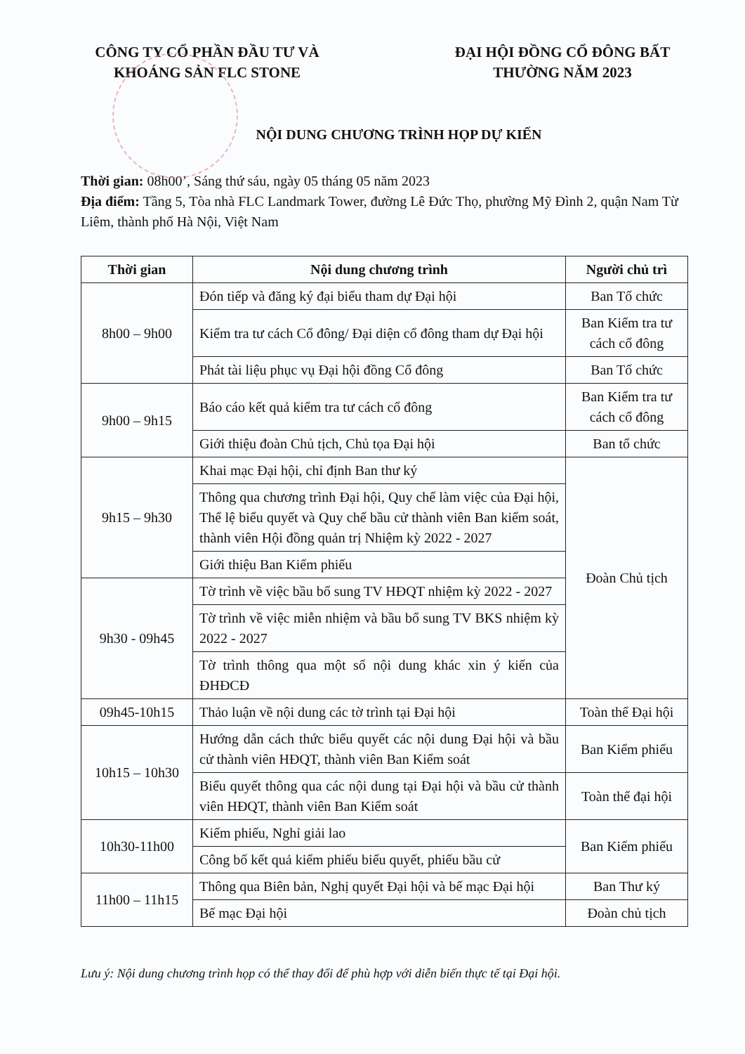CÔNG TY CỔ PHẦN ĐẦU TƯ VÀ KHOÁNG SẢN FLC STONE
ĐẠI HỘI ĐỒNG CỔ ĐÔNG BẤT THƯỜNG NĂM 2023
NỘI DUNG CHƯƠNG TRÌNH HỌP DỰ KIẾN
Thời gian: 08h00’, Sáng thứ sáu, ngày 05 tháng 05 năm 2023
Địa điểm: Tầng 5, Tòa nhà FLC Landmark Tower, đường Lê Đức Thọ, phường Mỹ Đình 2, quận Nam Từ Liêm, thành phố Hà Nội, Việt Nam
| Thời gian | Nội dung chương trình | Người chủ trì |
| --- | --- | --- |
| 8h00 – 9h00 | Đón tiếp và đăng ký đại biểu tham dự Đại hội | Ban Tổ chức |
| | Kiểm tra tư cách Cổ đông/ Đại diện cổ đông tham dự Đại hội | Ban Kiểm tra tư cách cổ đông |
| | Phát tài liệu phục vụ Đại hội đồng Cổ đông | Ban Tổ chức |
| 9h00 – 9h15 | Báo cáo kết quả kiểm tra tư cách cổ đông | Ban Kiểm tra tư cách cổ đông |
| | Giới thiệu đoàn Chủ tịch, Chủ tọa Đại hội | Ban tổ chức |
| 9h15 – 9h30 | Khai mạc Đại hội, chỉ định Ban thư ký | Đoàn Chủ tịch |
| | Thông qua chương trình Đại hội, Quy chế làm việc của Đại hội, Thể lệ biểu quyết và Quy chế bầu cử thành viên Ban kiểm soát, thành viên Hội đồng quản trị Nhiệm kỳ 2022 - 2027 | |
| | Giới thiệu Ban Kiểm phiếu | |
| 9h30 - 09h45 | Tờ trình về việc bầu bổ sung TV HĐQT nhiệm kỳ 2022 - 2027 | |
| | Tờ trình về việc miễn nhiệm và bầu bổ sung TV BKS nhiệm kỳ 2022 - 2027 | |
| | Tờ trình thông qua một số nội dung khác xin ý kiến của ĐHĐCĐ | |
| 09h45-10h15 | Thảo luận về nội dung các tờ trình tại Đại hội | Toàn thể Đại hội |
| 10h15 – 10h30 | Hướng dẫn cách thức biểu quyết các nội dung Đại hội và bầu cử thành viên HĐQT, thành viên Ban Kiểm soát | Ban Kiểm phiếu |
| | Biểu quyết thông qua các nội dung tại Đại hội và bầu cử thành viên HĐQT, thành viên Ban Kiểm soát | Toàn thể đại hội |
| 10h30-11h00 | Kiểm phiếu, Nghỉ giải lao | Ban Kiểm phiếu |
| | Công bố kết quả kiểm phiếu biểu quyết, phiếu bầu cử | |
| 11h00 – 11h15 | Thông qua Biên bản, Nghị quyết Đại hội và bế mạc Đại hội | Ban Thư ký |
| | Bế mạc Đại hội | Đoàn chủ tịch |
Lưu ý: Nội dung chương trình họp có thể thay đổi để phù hợp với diễn biến thực tế tại Đại hội.